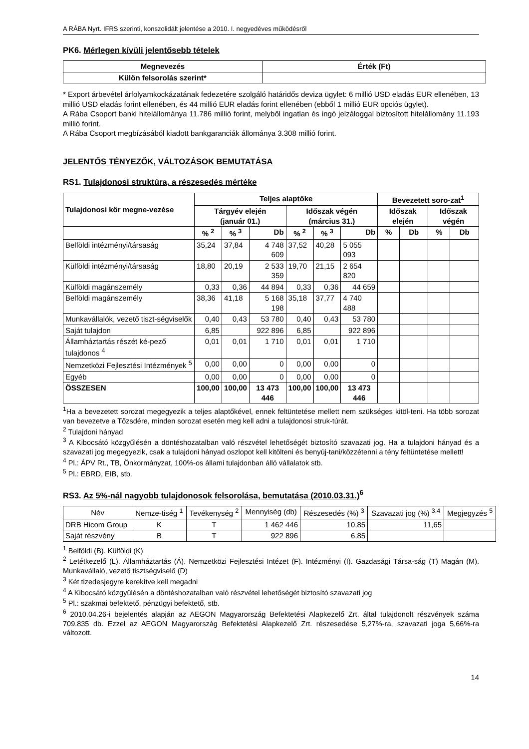A RÁBA Nyrt. IFRS szerinti, konszolidált jelentése a 2010. I. negyedéves működésről
PK6. Mérlegen kívüli jelentősebb tételek
| Megnevezés | Érték (Ft) |
| --- | --- |
| Külön felsorolás szerint* | |
* Export árbevétel árfolyamkockázatának fedezetére szolgáló határidős deviza ügylet: 6 millió USD eladás EUR ellenében, 13 millió USD eladás forint ellenében, és 44 millió EUR eladás forint ellenében (ebből 1 millió EUR opciós ügylet).
A Rába Csoport banki hitelállománya 11.786 millió forint, melyből ingatlan és ingó jelzáloggal biztosított hitelállomány 11.193 millió forint.
A Rába Csoport megbízásából kiadott bankgaranciák állománya 3.308 millió forint.
JELENTŐS TÉNYEZŐK, VÁLTOZÁSOK BEMUTATÁSA
RS1. Tulajdonosi struktúra, a részesedés mértéke
| Tulajdonosi kör megne-vezése | Teljes alaptőke | | | | | | Bevezetett soro-zat<sup>1</sup> | | | |
| --- | --- | --- | --- | --- | --- | --- | --- | --- | --- | --- |
| | Tárgyév elején (január 01.) | | | Időszak végén (március 31.) | | | Időszak elején | | Időszak végén | |
| | % <sup>2</sup> | % <sup>3</sup> | Db | % <sup>2</sup> | % <sup>3</sup> | Db | % | Db | % | Db |
| Belföldi intézményi/társaság | 35,24 | 37,84 | 4 748 609 | 37,52 | 40,28 | 5 055 093 | | | | |
| Külföldi intézményi/társaság | 18,80 | 20,19 | 2 533 359 | 19,70 | 21,15 | 2 654 820 | | | | |
| Külföldi magánszemély | 0,33 | 0,36 | 44 894 | 0,33 | 0,36 | 44 659 | | | | |
| Belföldi magánszemély | 38,36 | 41,18 | 5 168 198 | 35,18 | 37,77 | 4 740 488 | | | | |
| Munkavállalók, vezető tiszt-ségviselők | 0,40 | 0,43 | 53 780 | 0,40 | 0,43 | 53 780 | | | | |
| Saját tulajdon | 6,85 | | 922 896 | 6,85 | | 922 896 | | | | |
| Államháztartás részét ké-pező tulajdonos <sup>4</sup> | 0,01 | 0,01 | 1 710 | 0,01 | 0,01 | 1 710 | | | | |
| Nemzetközi Fejlesztési Intézmények <sup>5</sup> | 0,00 | 0,00 | 0 | 0,00 | 0,00 | 0 | | | | |
| Egyéb | 0,00 | 0,00 | 0 | 0,00 | 0,00 | 0 | | | | |
| ÖSSZESEN | 100,00 | 100,00 | 13 473 446 | 100,00 | 100,00 | 13 473 446 | | | | |
<sup>1</sup> Ha a bevezetett sorozat megegyezik a teljes alaptőkével, ennek feltüntetése mellett nem szükséges kitöl-teni. Ha több sorozat van bevezetve a Tőzsdére, minden sorozat esetén meg kell adni a tulajdonosi struk-túrát.
<sup>2</sup> Tulajdoni hányad
<sup>3</sup> A Kibocsátó közgyűlésén a döntéshozatalban való részvétel lehetőségét biztosító szavazati jog. Ha a tulajdoni hányad és a szavazati jog megegyezik, csak a tulajdoni hányad oszlopot kell kitölteni és benyúj-tani/közzétenni a tény feltüntetése mellett!
<sup>4</sup> Pl.: ÁPV Rt., TB, Önkormányzat, 100%-os állami tulajdonban álló vállalatok stb.
<sup>5</sup> Pl.: EBRD, EIB, stb.
RS3. Az 5%-nál nagyobb tulajdonosok felsorolása, bemutatása (2010.03.31.)<sup>6</sup>
| Név | Nemze-tiség <sup>1</sup> | Tevékenység <sup>2</sup> | Mennyiség (db) | Részesedés (%) <sup>3</sup> | Szavazati jog (%) <sup>3,4</sup> | Megjegyzés <sup>5</sup> |
| DRB Hicom Group | K | T | 1 462 446 | 10,85 | 11,65 | |
| Saját részvény | B | T | 922 896 | 6,85 | | |
<sup>1</sup> Belföldi (B). Külföldi (K)
<sup>2</sup> Letétkezelő (L). Államháztartás (Á). Nemzetközi Fejlesztési Intézet (F). Intézményi (I). Gazdasági Társa-ság (T) Magán (M). Munkavállaló, vezető tisztségviselő (D)
<sup>3</sup> Két tizedesjegyre kerekítve kell megadni
<sup>4</sup> A Kibocsátó közgyűlésén a döntéshozatalban való részvétel lehetőségét biztosító szavazati jog
<sup>5</sup> Pl.: szakmai befektető, pénzügyi befektető, stb.
<sup>6</sup> 2010.04.26-i bejelentés alapján az AEGON Magyarország Befektetési Alapkezelő Zrt. által tulajdonolt részvények száma 709.835 db. Ezzel az AEGON Magyarország Befektetési Alapkezelő Zrt. részesedése 5,27%-ra, szavazati joga 5,66%-ra változott.
14